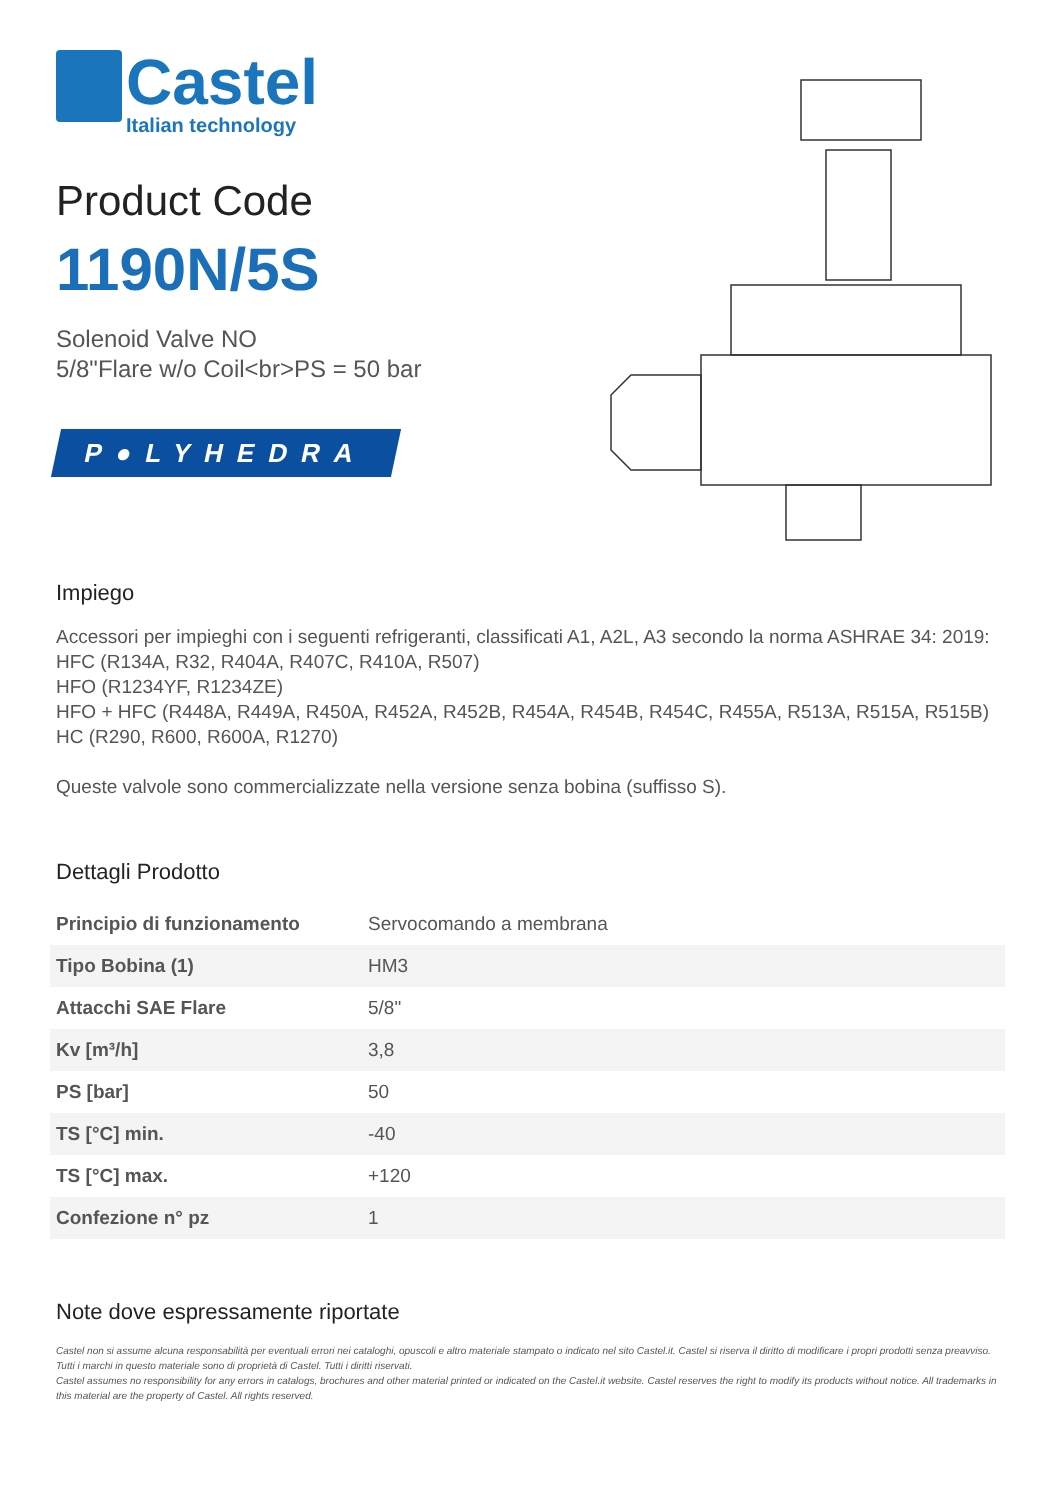Castel
Italian technology
Product Code
1190N/5S
Solenoid Valve NO
5/8"Flare w/o Coil<br>PS = 50 bar
P●LYHEDRA
Impiego
Accessori per impieghi con i seguenti refrigeranti, classificati A1, A2L, A3 secondo la norma ASHRAE 34: 2019:
HFC (R134A, R32, R404A, R407C, R410A, R507)
HFO (R1234YF, R1234ZE)
HFO + HFC (R448A, R449A, R450A, R452A, R452B, R454A, R454B, R454C, R455A, R513A, R515A, R515B)
HC (R290, R600, R600A, R1270)
Queste valvole sono commercializzate nella versione senza bobina (suffisso S).
Dettagli Prodotto
| Principio di funzionamento | Servocomando a membrana |
| Tipo Bobina (1) | HM3 |
| Attacchi SAE Flare | 5/8" |
| Kv [m³/h] | 3,8 |
| PS [bar] | 50 |
| TS [°C] min. | -40 |
| TS [°C] max. | +120 |
| Confezione n° pz | 1 |
Note dove espressamente riportate
Castel non si assume alcuna responsabilità per eventuali errori nei cataloghi, opuscoli e altro materiale stampato o indicato nel sito Castel.it. Castel si riserva il diritto di modificare i propri prodotti senza preavviso. Tutti i marchi in questo materiale sono di proprietà di Castel. Tutti i diritti riservati.
Castel assumes no responsibility for any errors in catalogs, brochures and other material printed or indicated on the Castel.it website. Castel reserves the right to modify its products without notice. All trademarks in this material are the property of Castel. All rights reserved.